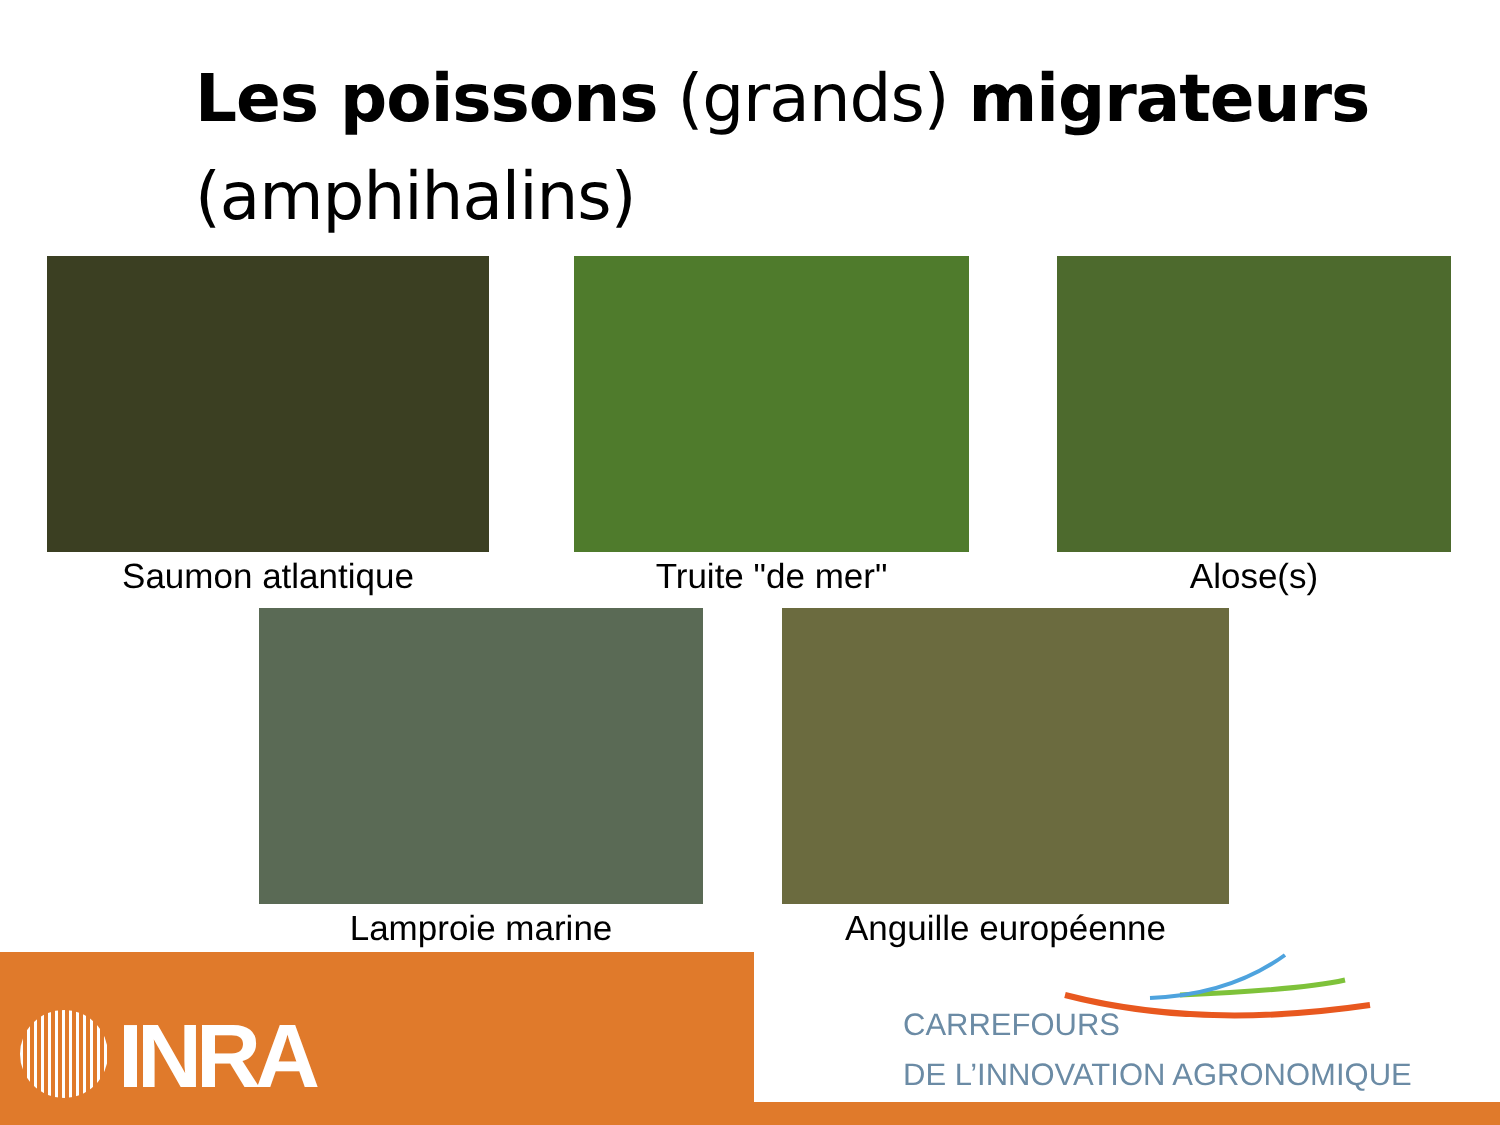Les poissons (grands) migrateurs
(amphihalins)
Saumon atlantique Truite "de mer" Alose(s)
Lamproie marine Anguille européenne
INRA
CARREFOURS
DE L’INNOVATION AGRONOMIQUE